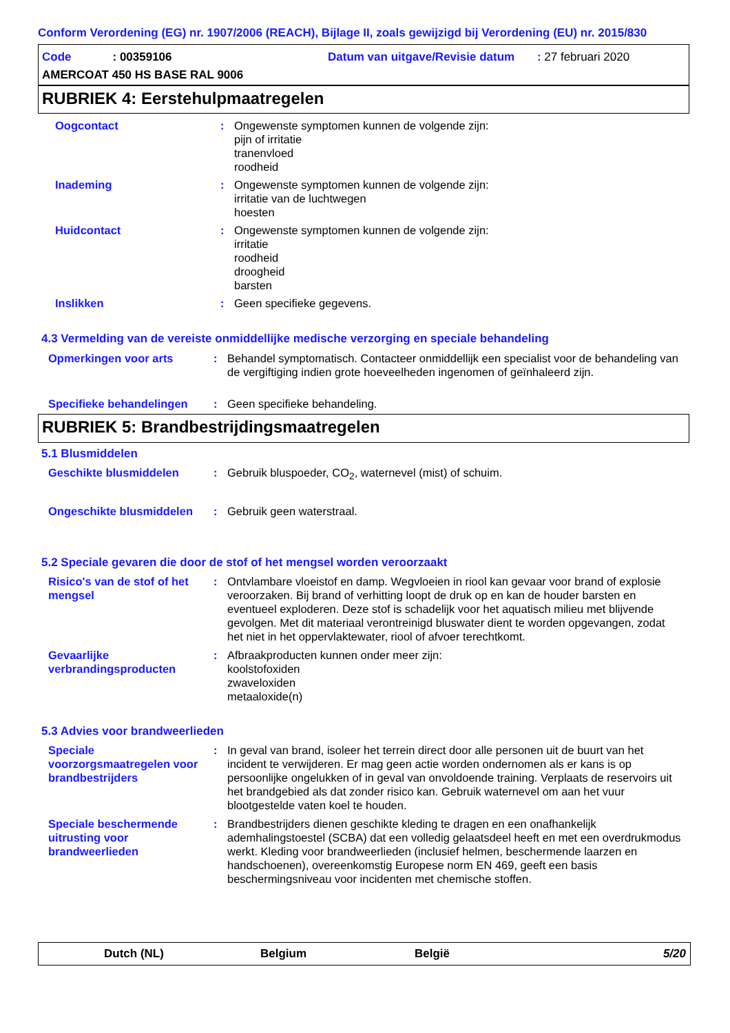Conform Verordening (EG) nr. 1907/2006 (REACH), Bijlage II, zoals gewijzigd bij Verordening (EU) nr. 2015/830
Code: 00359106
Datum van uitgave/Revisie datum : 27 februari 2020
AMERCOAT 450 HS BASE RAL 9006
RUBRIEK 4: Eerstehulpmaatregelen
Oogcontact : Ongewenste symptomen kunnen de volgende zijn:
pijn of irritatie
tranenvloed
roodheid
Inademing : Ongewenste symptomen kunnen de volgende zijn:
irritatie van de luchtwegen
hoesten
Huidcontact : Ongewenste symptomen kunnen de volgende zijn:
irritatie
roodheid
droogheid
barsten
Inslikken : Geen specifieke gegevens.
4.3 Vermelding van de vereiste onmiddellijke medische verzorging en speciale behandeling
Opmerkingen voor arts : Behandel symptomatisch. Contacteer onmiddellijk een specialist voor de behandeling van de vergiftiging indien grote hoeveelheden ingenomen of geïnhaleerd zijn.
Specifieke behandelingen : Geen specifieke behandeling.
RUBRIEK 5: Brandbestrijdingsmaatregelen
5.1 Blusmiddelen
Geschikte blusmiddelen : Gebruik bluspoeder, CO<sub>2</sub>, waternevel (mist) of schuim.
Ongeschikte blusmiddelen : Gebruik geen waterstraal.
5.2 Speciale gevaren die door de stof of het mengsel worden veroorzaakt
Risico's van de stof of het mengsel
: Ontvlambare vloeistof en damp. Wegvloeien in riool kan gevaar voor brand of explosie veroorzaken. Bij brand of verhitting loopt de druk op en kan de houder barsten en eventueel exploderen. Deze stof is schadelijk voor het aquatisch milieu met blijvende gevolgen. Met dit materiaal verontreinigd bluswater dient te worden opgevangen, zodat het niet in het oppervlaktewater, riool of afvoer terechtkomt.
Gevaarlijke verbrandingsproducten
: Afbraakproducten kunnen onder meer zijn:
koolstofoxiden
zwaveloxiden
metaaloxide(n)
5.3 Advies voor brandweerlieden
Speciale voorzorgsmaatregelen voor brandbestrijders
: In geval van brand, isoleer het terrein direct door alle personen uit de buurt van het incident te verwijderen. Er mag geen actie worden ondernomen als er kans is op persoonlijke ongelukken of in geval van onvoldoende training. Verplaats de reservoirs uit het brandgebied als dat zonder risico kan. Gebruik waternevel om aan het vuur blootgestelde vaten koel te houden.
Speciale beschermende uitrusting voor brandweerlieden
: Brandbestrijders dienen geschikte kleding te dragen en een onafhankelijk ademhalingstoestel (SCBA) dat een volledig gelaatsdeel heeft en met een overdrukmodus werkt. Kleding voor brandweerlieden (inclusief helmen, beschermende laarzen en handschoenen), overeenkomstig Europese norm EN 469, geeft een basis beschermingsniveau voor incidenten met chemische stoffen.
Dutch (NL) Belgium België 5/20